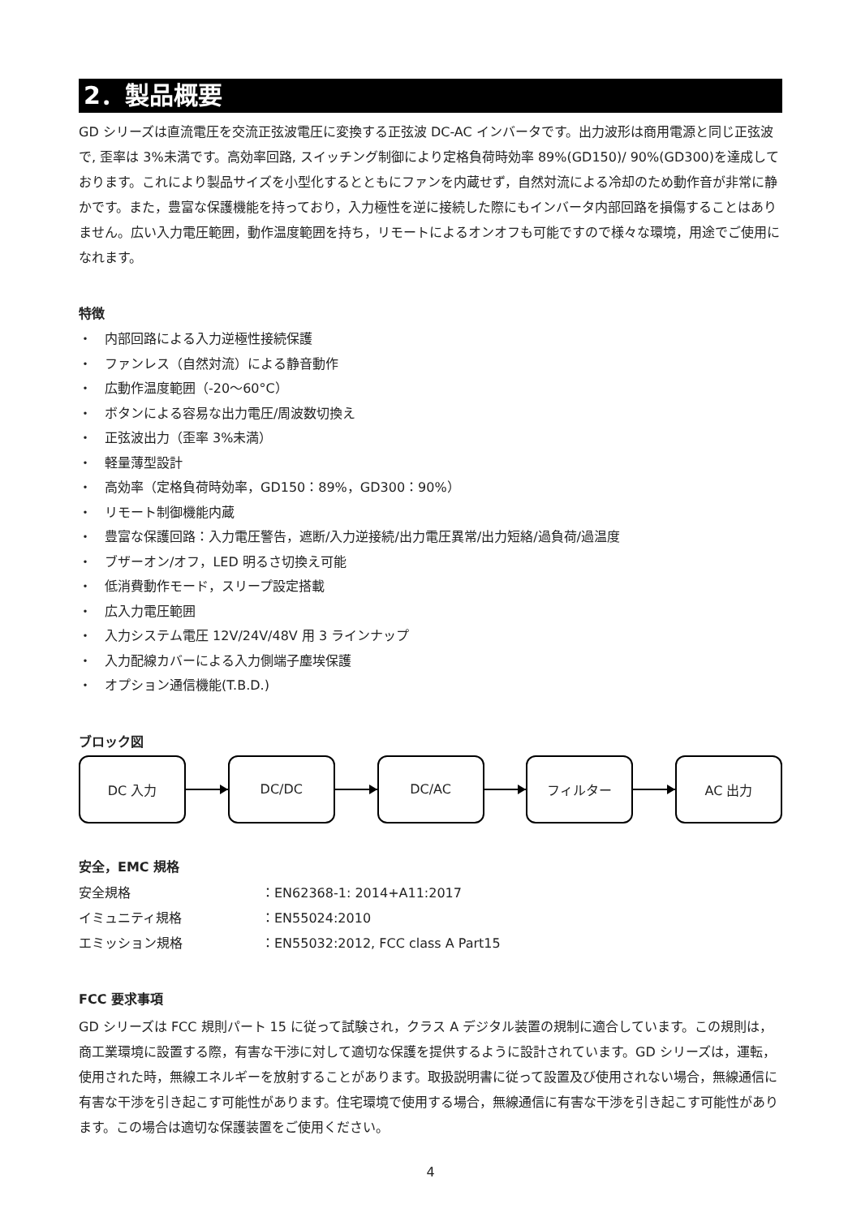2．製品概要
GD シリーズは直流電圧を交流正弦波電圧に変換する正弦波 DC-AC インバータです。出力波形は商用電源と同じ正弦波で, 歪率は 3%未満です。高効率回路, スイッチング制御により定格負荷時効率 89%(GD150)/ 90%(GD300)を達成しております。これにより製品サイズを小型化するとともにファンを内蔵せず，自然対流による冷却のため動作音が非常に静かです。また，豊富な保護機能を持っており，入力極性を逆に接続した際にもインバータ内部回路を損傷することはありません。広い入力電圧範囲，動作温度範囲を持ち，リモートによるオンオフも可能ですので様々な環境，用途でご使用になれます。
特徴
・　内部回路による入力逆極性接続保護
・　ファンレス（自然対流）による静音動作
・　広動作温度範囲（-20～60°C）
・　ボタンによる容易な出力電圧/周波数切換え
・　正弦波出力（歪率 3%未満）
・　軽量薄型設計
・　高効率（定格負荷時効率，GD150：89%，GD300：90%）
・　リモート制御機能内蔵
・　豊富な保護回路：入力電圧警告，遮断/入力逆接続/出力電圧異常/出力短絡/過負荷/過温度
・　ブザーオン/オフ，LED 明るさ切換え可能
・　低消費動作モード，スリープ設定搭載
・　広入力電圧範囲
・　入力システム電圧 12V/24V/48V 用 3 ラインナップ
・　入力配線カバーによる入力側端子塵埃保護
・　オプション通信機能(T.B.D.)
ブロック図
DC 入力 DC/DC DC/AC フィルター AC 出力
安全，EMC 規格
安全規格
：EN62368-1: 2014+A11:2017
イミュニティ規格
：EN55024:2010
エミッション規格
：EN55032:2012, FCC class A Part15
FCC 要求事項
GD シリーズは FCC 規則パート 15 に従って試験され，クラス A デジタル装置の規制に適合しています。この規則は，商工業環境に設置する際，有害な干渉に対して適切な保護を提供するように設計されています。GD シリーズは，運転，使用された時，無線エネルギーを放射することがあります。取扱説明書に従って設置及び使用されない場合，無線通信に有害な干渉を引き起こす可能性があります。住宅環境で使用する場合，無線通信に有害な干渉を引き起こす可能性があります。この場合は適切な保護装置をご使用ください。
4